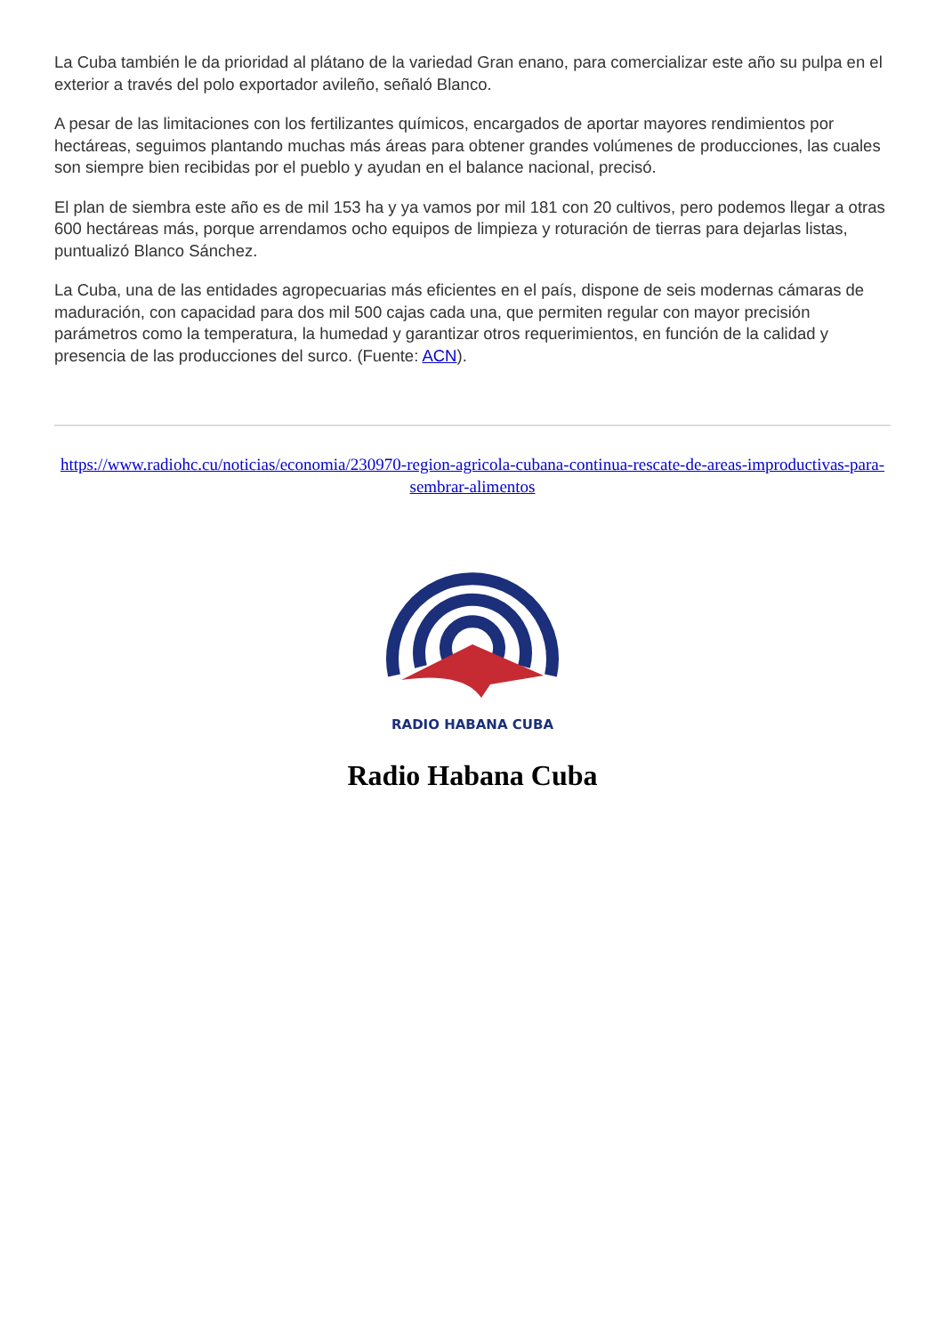La Cuba también le da prioridad al plátano de la variedad Gran enano, para comercializar este año su pulpa en el exterior a través del polo exportador avileño, señaló Blanco.
A pesar de las limitaciones con los fertilizantes químicos, encargados de aportar mayores rendimientos por hectáreas, seguimos plantando muchas más áreas para obtener grandes volúmenes de producciones, las cuales son siempre bien recibidas por el pueblo y ayudan en el balance nacional, precisó.
El plan de siembra este año es de mil 153 ha y ya vamos por mil 181 con 20 cultivos, pero podemos llegar a otras 600 hectáreas más, porque arrendamos ocho equipos de limpieza y roturación de tierras para dejarlas listas, puntualizó Blanco Sánchez.
La Cuba, una de las entidades agropecuarias más eficientes en el país, dispone de seis modernas cámaras de maduración, con capacidad para dos mil 500 cajas cada una, que permiten regular con mayor precisión parámetros como la temperatura, la humedad y garantizar otros requerimientos, en función de la calidad y presencia de las producciones del surco. (Fuente: ACN).
https://www.radiohc.cu/noticias/economia/230970-region-agricola-cubana-continua-rescate-de-areas-improductivas-para-sembrar-alimentos
RADIO HABANA CUBA
Radio Habana Cuba